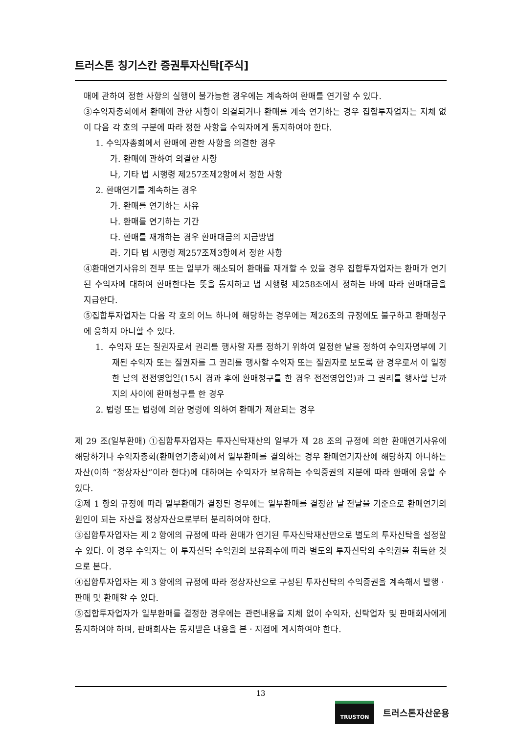트러스톤 칭기스칸 증권투자신탁[주식]
매에 관하여 정한 사항의 실행이 불가능한 경우에는 계속하여 환매를 연기할 수 있다.
③수익자총회에서 환매에 관한 사항이 의결되거나 환매를 계속 연기하는 경우 집합투자업자는 지체 없이 다음 각 호의 구분에 따라 정한 사항을 수익자에게 통지하여야 한다.
1. 수익자총회에서 환매에 관한 사항을 의결한 경우
가. 환매에 관하여 의결한 사항
나, 기타 법 시행령 제257조제2항에서 정한 사항
2. 환매연기를 계속하는 경우
가. 환매를 연기하는 사유
나. 환매를 연기하는 기간
다. 환매를 재개하는 경우 환매대금의 지급방법
라. 기타 법 시행령 제257조제3항에서 정한 사항
④환매연기사유의 전부 또는 일부가 해소되어 환매를 재개할 수 있을 경우 집합투자업자는 환매가 연기된 수익자에 대하여 환매한다는 뜻을 통지하고 법 시행령 제258조에서 정하는 바에 따라 환매대금을 지급한다.
⑤집합투자업자는 다음 각 호의 어느 하나에 해당하는 경우에는 제26조의 규정에도 불구하고 환매청구에 응하지 아니할 수 있다.
1. 수익자 또는 질권자로서 권리를 행사할 자를 정하기 위하여 일정한 날을 정하여 수익자명부에 기재된 수익자 또는 질권자를 그 권리를 행사할 수익자 또는 질권자로 보도록 한 경우로서 이 일정한 날의 전전영업일(15시 경과 후에 환매청구를 한 경우 전전영업일)과 그 권리를 행사할 날까지의 사이에 환매청구를 한 경우
2. 법령 또는 법령에 의한 명령에 의하여 환매가 제한되는 경우
제 29 조(일부환매) ①집합투자업자는 투자신탁재산의 일부가 제 28 조의 규정에 의한 환매연기사유에 해당하거나 수익자총회(환매연기총회)에서 일부환매를 결의하는 경우 환매연기자산에 해당하지 아니하는 자산(이하 “정상자산”이라 한다)에 대하여는 수익자가 보유하는 수익증권의 지분에 따라 환매에 응할 수 있다.
②제 1 항의 규정에 따라 일부환매가 결정된 경우에는 일부환매를 결정한 날 전날을 기준으로 환매연기의 원인이 되는 자산을 정상자산으로부터 분리하여야 한다.
③집합투자업자는 제 2 항에의 규정에 따라 환매가 연기된 투자신탁재산만으로 별도의 투자신탁을 설정할 수 있다. 이 경우 수익자는 이 투자신탁 수익권의 보유좌수에 따라 별도의 투자신탁의 수익권을 취득한 것으로 본다.
④집합투자업자는 제 3 항에의 규정에 따라 정상자산으로 구성된 투자신탁의 수익증권을 계속해서 발행ㆍ판매 및 환매할 수 있다.
⑤집합투자업자가 일부환매를 결정한 경우에는 관련내용을 지체 없이 수익자, 신탁업자 및 판매회사에게 통지하여야 하며, 판매회사는 통지받은 내용을 본ㆍ지점에 게시하여야 한다.
13
TRUSTON
트러스톤자산운용